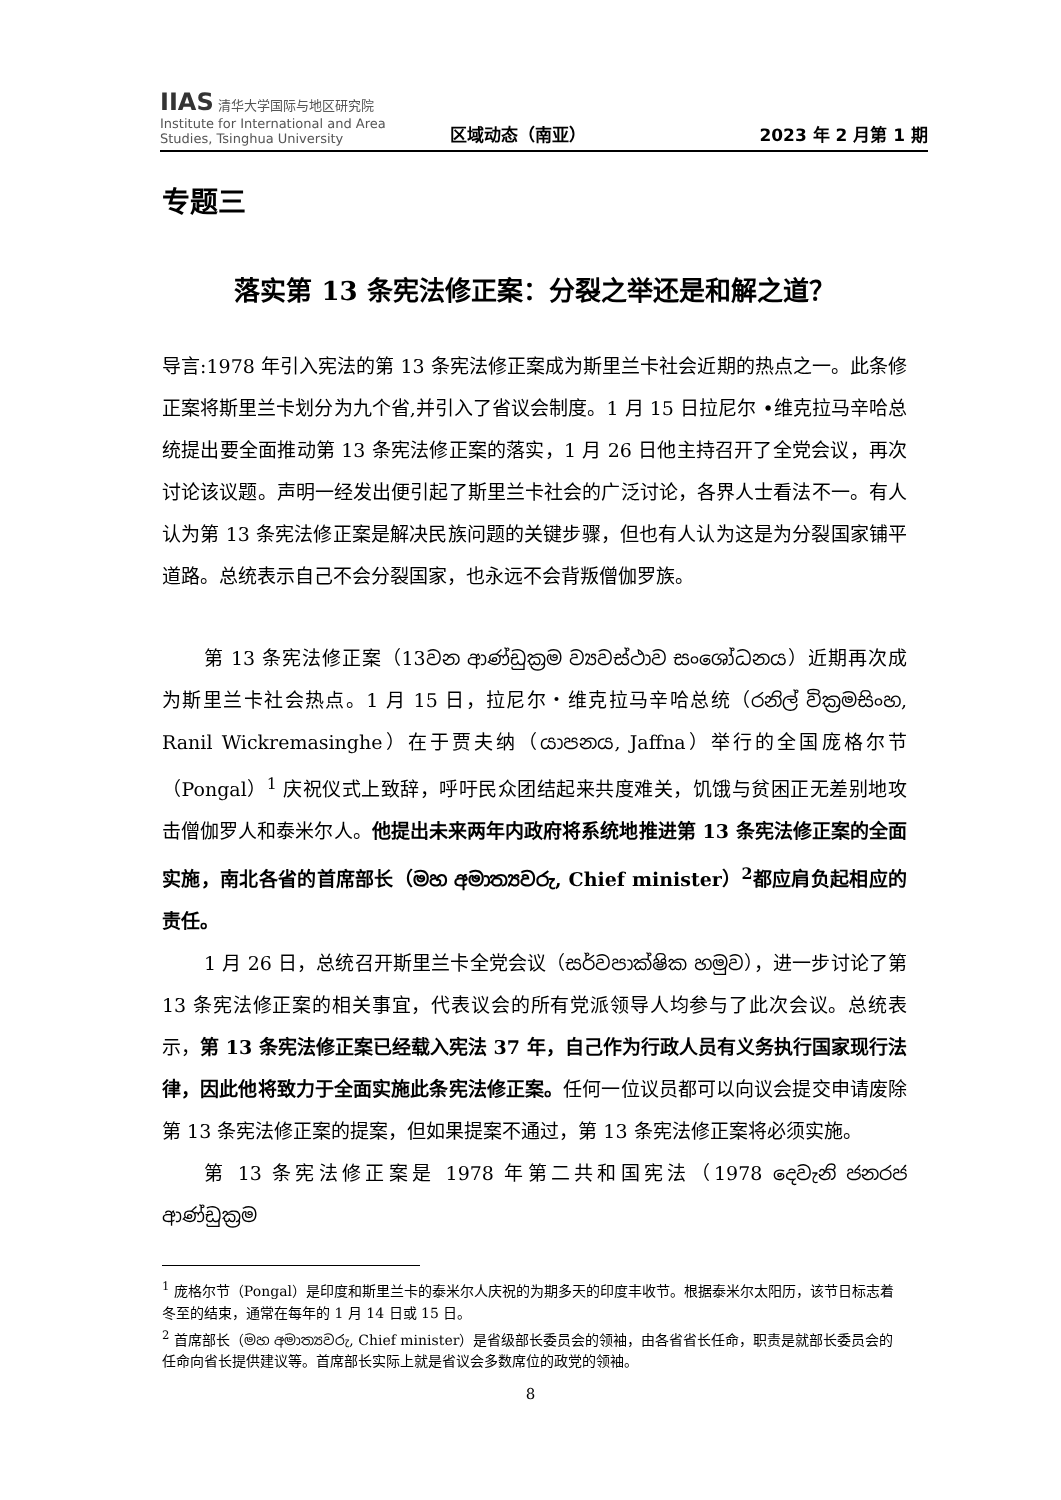IIAS 清华大学国际与地区研究院
Institute for International and Area Studies, Tsinghua University
区域动态（南亚）
2023 年 2 月第 1 期
专题三
落实第 13 条宪法修正案：分裂之举还是和解之道？
导言:1978 年引入宪法的第 13 条宪法修正案成为斯里兰卡社会近期的热点之一。此条修正案将斯里兰卡划分为九个省,并引入了省议会制度。1 月 15 日拉尼尔 •维克拉马辛哈总统提出要全面推动第 13 条宪法修正案的落实，1 月 26 日他主持召开了全党会议，再次讨论该议题。声明一经发出便引起了斯里兰卡社会的广泛讨论，各界人士看法不一。有人认为第 13 条宪法修正案是解决民族问题的关键步骤，但也有人认为这是为分裂国家铺平道路。总统表示自己不会分裂国家，也永远不会背叛僧伽罗族。
第 13 条宪法修正案（13වන ආණ්ඩුක්‍රම ව්‍යවස්ථාව සංශෝධනය）近期再次成为斯里兰卡社会热点。1 月 15 日，拉尼尔・维克拉马辛哈总统（රනිල් වික්‍රමසිංහ, Ranil Wickremasinghe）在于贾夫纳（යාපනය, Jaffna）举行的全国庞格尔节（Pongal）<sup>1</sup> 庆祝仪式上致辞，呼吁民众团结起来共度难关，饥饿与贫困正无差别地攻击僧伽罗人和泰米尔人。他提出未来两年内政府将系统地推进第 13 条宪法修正案的全面实施，南北各省的首席部长（මහ අමාත්‍යවරු, Chief minister）<sup>2</sup>都应肩负起相应的责任。
1 月 26 日，总统召开斯里兰卡全党会议（සර්වපාක්ෂික හමුව），进一步讨论了第 13 条宪法修正案的相关事宜，代表议会的所有党派领导人均参与了此次会议。总统表示，第 13 条宪法修正案已经载入宪法 37 年，自己作为行政人员有义务执行国家现行法律，因此他将致力于全面实施此条宪法修正案。任何一位议员都可以向议会提交申请废除第 13 条宪法修正案的提案，但如果提案不通过，第 13 条宪法修正案将必须实施。
第 13 条宪法修正案是 1978 年第二共和国宪法（1978 දෙවැනි ජනරජ ආණ්ඩුක්‍රම
<sup>1</sup> 庞格尔节（Pongal）是印度和斯里兰卡的泰米尔人庆祝的为期多天的印度丰收节。根据泰米尔太阳历，该节日标志着冬至的结束，通常在每年的 1 月 14 日或 15 日。
<sup>2</sup> 首席部长（මහ අමාත්‍යවරු, Chief minister）是省级部长委员会的领袖，由各省省长任命，职责是就部长委员会的任命向省长提供建议等。首席部长实际上就是省议会多数席位的政党的领袖。
8